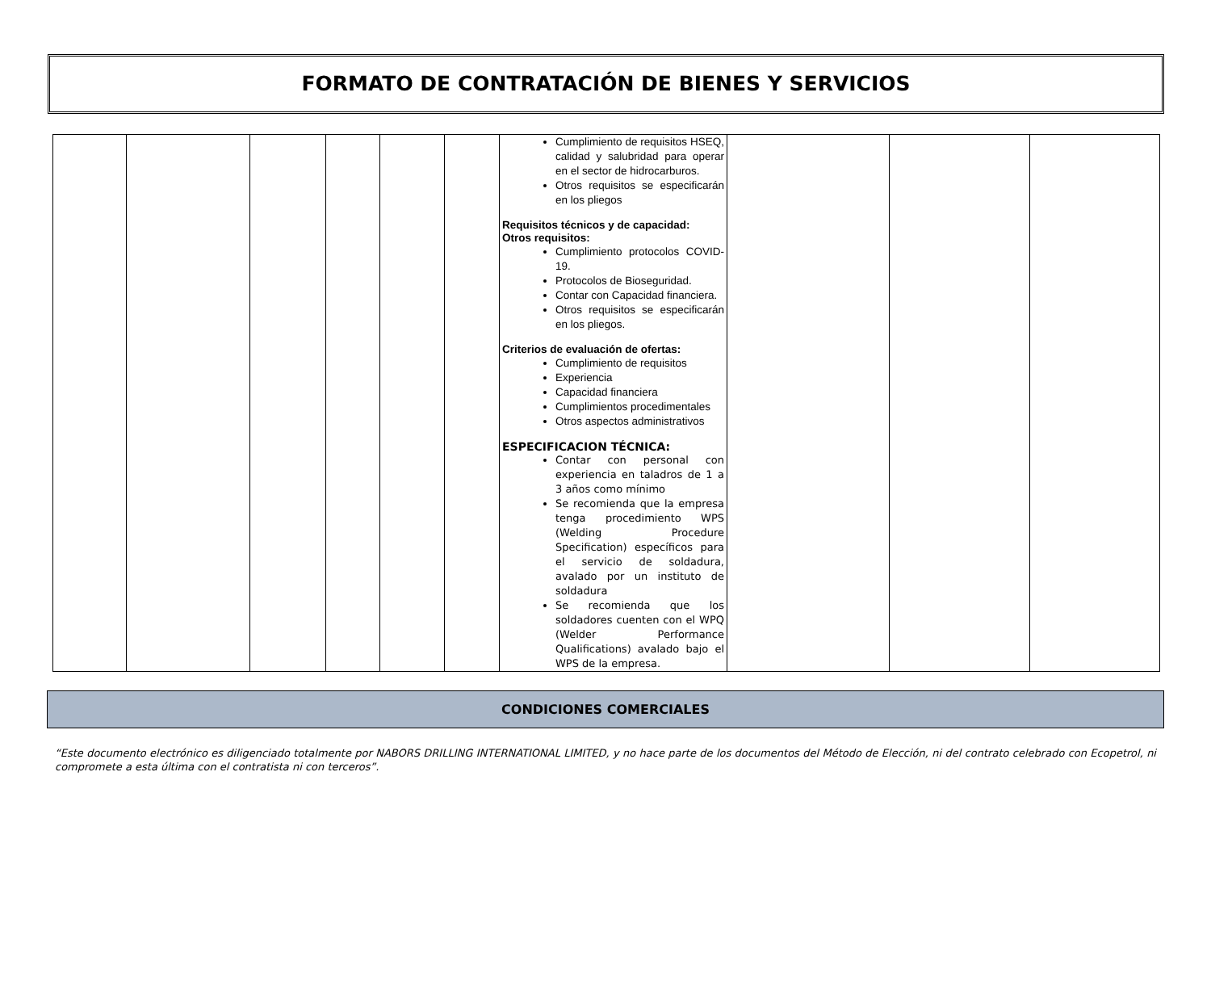FORMATO DE CONTRATACIÓN DE BIENES Y SERVICIOS
| | | | | | | Cumplimiento de requisitos HSEQ, calidad y salubridad para operar en el sector de hidrocarburos. Otros requisitos se especificarán en los pliegos Requisitos técnicos y de capacidad: Otros requisitos: Cumplimiento protocolos COVID-19. Protocolos de Bioseguridad. Contar con Capacidad financiera. Otros requisitos se especificarán en los pliegos. Criterios de evaluación de ofertas: Cumplimiento de requisitos Experiencia Capacidad financiera Cumplimientos procedimentales Otros aspectos administrativos ESPECIFICACION TÉCNICA: Contar con personal con experiencia en taladros de 1 a 3 años como mínimo Se recomienda que la empresa tenga procedimiento WPS (Welding Procedure Specification) específicos para el servicio de soldadura, avalado por un instituto de soldadura Se recomienda que los soldadores cuenten con el WPQ (Welder Performance Qualifications) avalado bajo el WPS de la empresa. | | | |
CONDICIONES COMERCIALES
“Este documento electrónico es diligenciado totalmente por NABORS DRILLING INTERNATIONAL LIMITED, y no hace parte de los documentos del Método de Elección, ni del contrato celebrado con Ecopetrol, ni compromete a esta última con el contratista ni con terceros”.